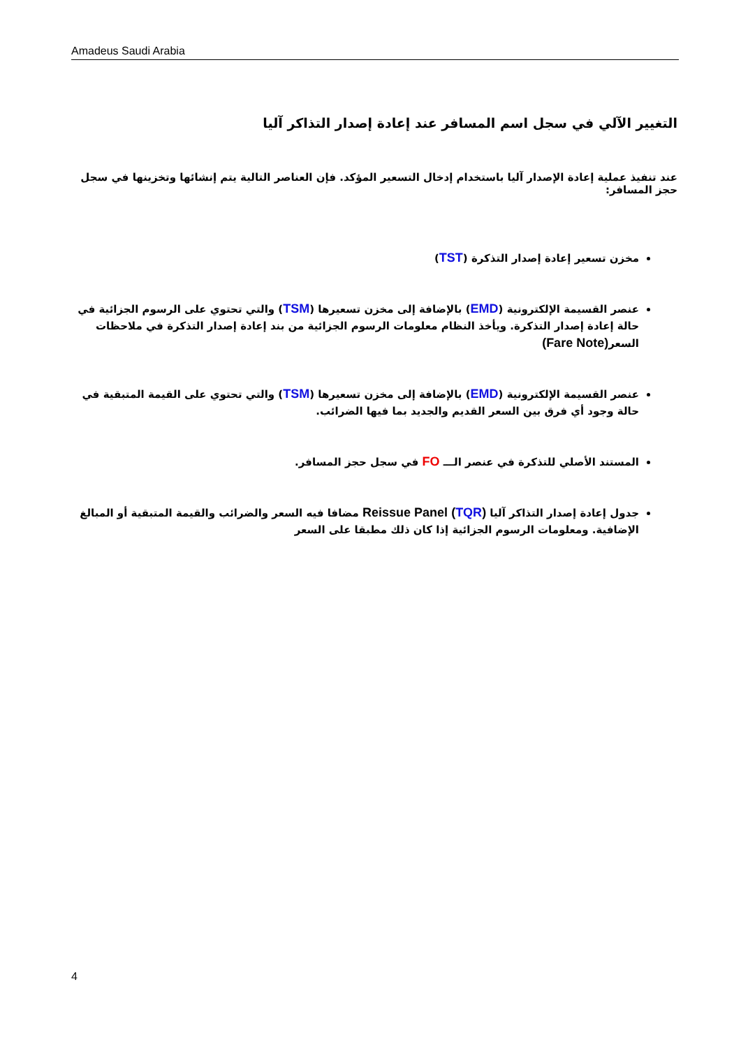Amadeus Saudi Arabia
التغيير الآلي في سجل اسم المسافر عند إعادة إصدار التذاكر آليا
عند تنفيذ عملية إعادة الإصدار آليا باستخدام إدخال التسعير المؤكد. فإن العناصر التالية يتم إنشائها وتخزينها في سجل حجز المسافر:
مخزن تسعير إعادة إصدار التذكرة (TST)
عنصر القسيمة الإلكترونية (EMD) بالإضافة إلى مخزن تسعيرها (TSM) والتي تحتوي على الرسوم الجزائية في حالة إعادة إصدار التذكرة. ويأخذ النظام معلومات الرسوم الجزائية من بند إعادة إصدار التذكرة في ملاحظات السعر(Fare Note)
عنصر القسيمة الإلكترونية (EMD) بالإضافة إلى مخزن تسعيرها (TSM) والتي تحتوي على القيمة المتبقية في حالة وجود أي فرق بين السعر القديم والجديد بما فيها الضرائب.
المستند الأصلي للتذكرة في عنصر الـــ FO في سجل حجز المسافر.
جدول إعادة إصدار التذاكر آليا (TQR) Reissue Panel مضافا فيه السعر والضرائب والقيمة المتبقية أو المبالغ الإضافية. ومعلومات الرسوم الجزائية إذا كان ذلك مطبقا على السعر
4